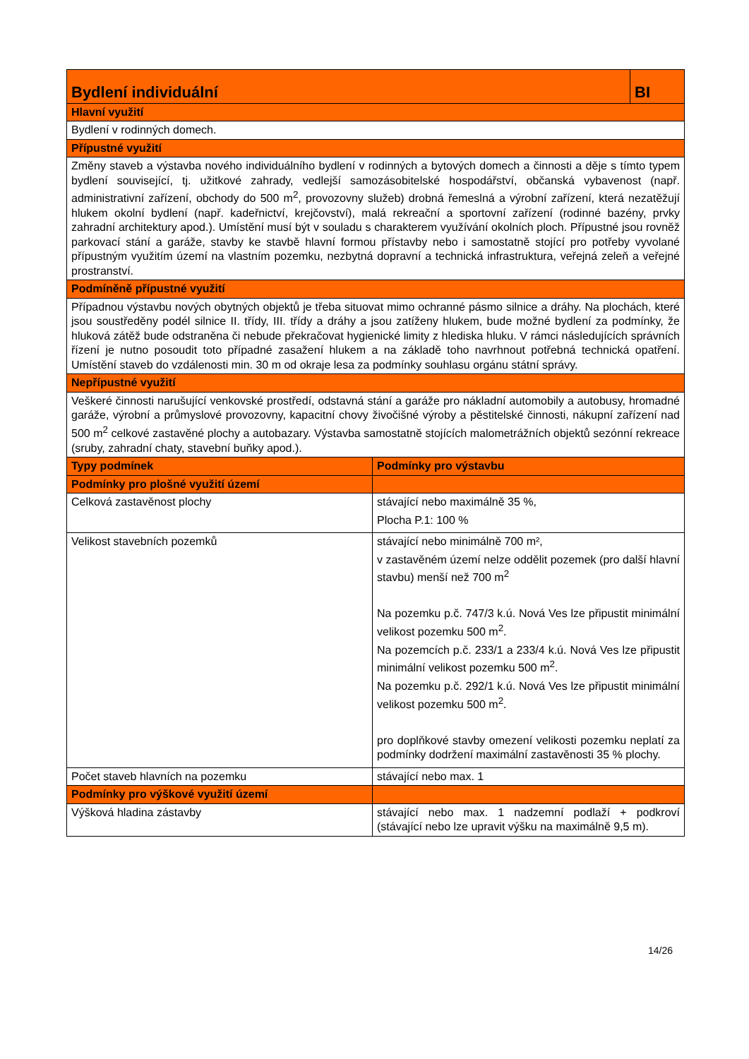| Bydlení individuální | | BI |
| Hlavní využití | | |
| Bydlení v rodinných domech. | | |
| Přípustné využití | | |
| Změny staveb a výstavba nového individuálního bydlení v rodinných a bytových domech a činnosti a děje s tímto typem bydlení související, tj. užitkové zahrady, vedlejší samozásobitelské hospodářství, občanská vybavenost (např. administrativní zařízení, obchody do 500 m<sup>2</sup>, provozovny služeb) drobná řemeslná a výrobní zařízení, která nezatěžují hlukem okolní bydlení (např. kadeřnictví, krejčovství), malá rekreační a sportovní zařízení (rodinné bazény, prvky zahradní architektury apod.). Umístění musí být v souladu s charakterem využívání okolních ploch. Přípustné jsou rovněž parkovací stání a garáže, stavby ke stavbě hlavní formou přístavby nebo i samostatně stojící pro potřeby vyvolané přípustným využitím území na vlastním pozemku, nezbytná dopravní a technická infrastruktura, veřejná zeleň a veřejné prostranství. | | |
| Podmíněně přípustné využití | | |
| Případnou výstavbu nových obytných objektů je třeba situovat mimo ochranné pásmo silnice a dráhy. Na plochách, které jsou soustředěny podél silnice II. třídy, III. třídy a dráhy a jsou zatíženy hlukem, bude možné bydlení za podmínky, že hluková zátěž bude odstraněna či nebude překračovat hygienické limity z hlediska hluku. V rámci následujících správních řízení je nutno posoudit toto případné zasažení hlukem a na základě toho navrhnout potřebná technická opatření. Umístění staveb do vzdálenosti min. 30 m od okraje lesa za podmínky souhlasu orgánu státní správy. | | |
| Nepřípustné využití | | |
| Veškeré činnosti narušující venkovské prostředí, odstavná stání a garáže pro nákladní automobily a autobusy, hromadné garáže, výrobní a průmyslové provozovny, kapacitní chovy živočišné výroby a pěstitelské činnosti, nákupní zařízení nad 500 m<sup>2</sup> celkové zastavěné plochy a autobazary. Výstavba samostatně stojících malometrážních objektů sezónní rekreace (sruby, zahradní chaty, stavební buňky apod.). | | |
| Typy podmínek | Podmínky pro výstavbu | |
| Podmínky pro plošné využití území | | |
| Celková zastavěnost plochy | stávající nebo maximálně 35 %, Plocha P.1: 100 % | |
| Velikost stavebních pozemků | stávající nebo minimálně 700 m², v zastavěném území nelze oddělit pozemek (pro další hlavní stavbu) menší než 700 m<sup>2</sup> Na pozemku p.č. 747/3 k.ú. Nová Ves lze připustit minimální velikost pozemku 500 m<sup>2</sup>. Na pozemcích p.č. 233/1 a 233/4 k.ú. Nová Ves lze připustit minimální velikost pozemku 500 m<sup>2</sup>. Na pozemku p.č. 292/1 k.ú. Nová Ves lze připustit minimální velikost pozemku 500 m<sup>2</sup>. pro doplňkové stavby omezení velikosti pozemku neplatí za podmínky dodržení maximální zastavěnosti 35 % plochy. | |
| Počet staveb hlavních na pozemku | stávající nebo max. 1 | |
| Podmínky pro výškové využití území | | |
| Výšková hladina zástavby | stávající nebo max. 1 nadzemní podlaží + podkroví (stávající nebo lze upravit výšku na maximálně 9,5 m). | |
14/26